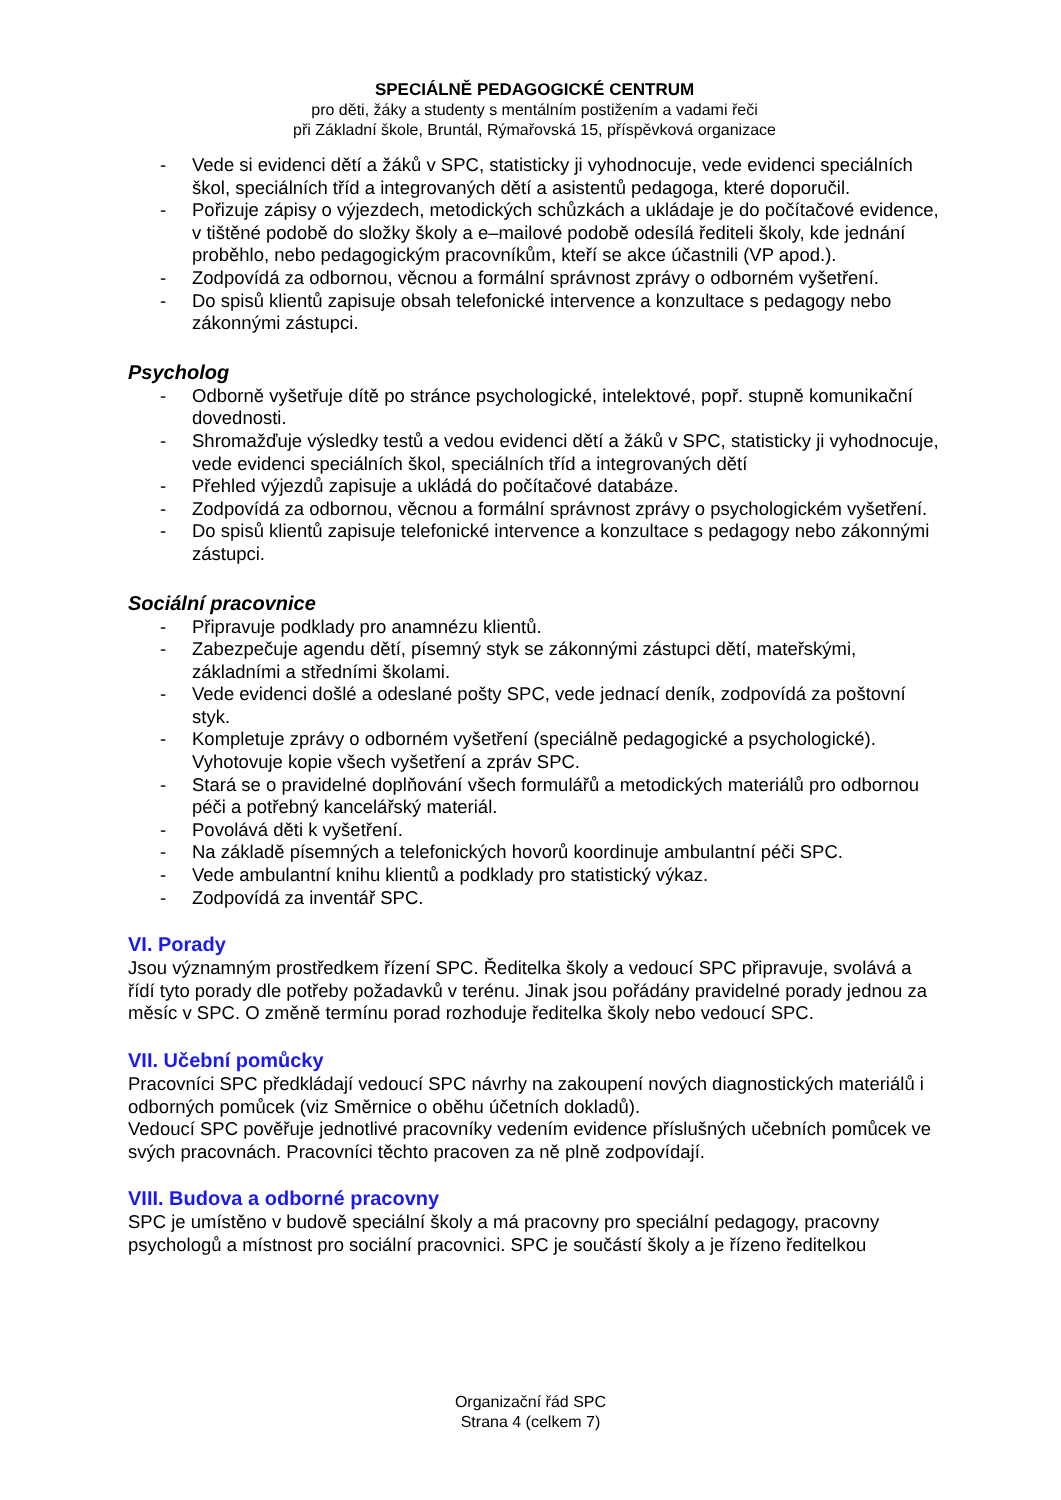SPECIÁLNĚ PEDAGOGICKÉ CENTRUM
pro děti, žáky a studenty s mentálním postižením a vadami řeči
při Základní škole, Bruntál, Rýmařovská 15, příspěvková organizace
- Vede si evidenci dětí a žáků v SPC, statisticky ji vyhodnocuje, vede evidenci speciálních škol, speciálních tříd a integrovaných dětí a asistentů pedagoga, které doporučil.
- Pořizuje zápisy o výjezdech, metodických schůzkách a ukládaje je do počítačové evidence, v tištěné podobě do složky školy a e–mailové podobě odesílá řediteli školy, kde jednání proběhlo, nebo pedagogickým pracovníkům, kteří se akce účastnili (VP apod.).
- Zodpovídá za odbornou, věcnou a formální správnost zprávy o odborném vyšetření.
- Do spisů klientů zapisuje obsah telefonické intervence a konzultace s pedagogy nebo zákonnými zástupci.
Psycholog
- Odborně vyšetřuje dítě po stránce psychologické, intelektové, popř. stupně komunikační dovednosti.
- Shromažďuje výsledky testů a vedou evidenci dětí a žáků v SPC, statisticky ji vyhodnocuje, vede evidenci speciálních škol, speciálních tříd a integrovaných dětí
- Přehled výjezdů zapisuje a ukládá do počítačové databáze.
- Zodpovídá za odbornou, věcnou a formální správnost zprávy o psychologickém vyšetření.
- Do spisů klientů zapisuje telefonické intervence a konzultace s pedagogy nebo zákonnými zástupci.
Sociální pracovnice
- Připravuje podklady pro anamnézu klientů.
- Zabezpečuje agendu dětí, písemný styk se zákonnými zástupci dětí, mateřskými, základními a středními školami.
- Vede evidenci došlé a odeslané pošty SPC, vede jednací deník, zodpovídá za poštovní styk.
- Kompletuje zprávy o odborném vyšetření (speciálně pedagogické a psychologické). Vyhotovuje kopie všech vyšetření a zpráv SPC.
- Stará se o pravidelné doplňování všech formulářů a metodických materiálů pro odbornou péči a potřebný kancelářský materiál.
- Povolává děti k vyšetření.
- Na základě písemných a telefonických hovorů koordinuje ambulantní péči SPC.
- Vede ambulantní knihu klientů a podklady pro statistický výkaz.
- Zodpovídá za inventář SPC.
VI. Porady
Jsou významným prostředkem řízení SPC. Ředitelka školy a vedoucí SPC připravuje, svolává a řídí tyto porady dle potřeby požadavků v terénu. Jinak jsou pořádány pravidelné porady jednou za měsíc v SPC. O změně termínu porad rozhoduje ředitelka školy nebo vedoucí SPC.
VII. Učební pomůcky
Pracovníci SPC předkládají vedoucí SPC návrhy na zakoupení nových diagnostických materiálů i odborných pomůcek (viz Směrnice o oběhu účetních dokladů).
Vedoucí SPC pověřuje jednotlivé pracovníky vedením evidence příslušných učebních pomůcek ve svých pracovnách. Pracovníci těchto pracoven za ně plně zodpovídají.
VIII. Budova a odborné pracovny
SPC je umístěno v budově speciální školy a má pracovny pro speciální pedagogy, pracovny psychologů a místnost pro sociální pracovnici. SPC je součástí školy a je řízeno ředitelkou
Organizační řád SPC
Strana 4 (celkem 7)